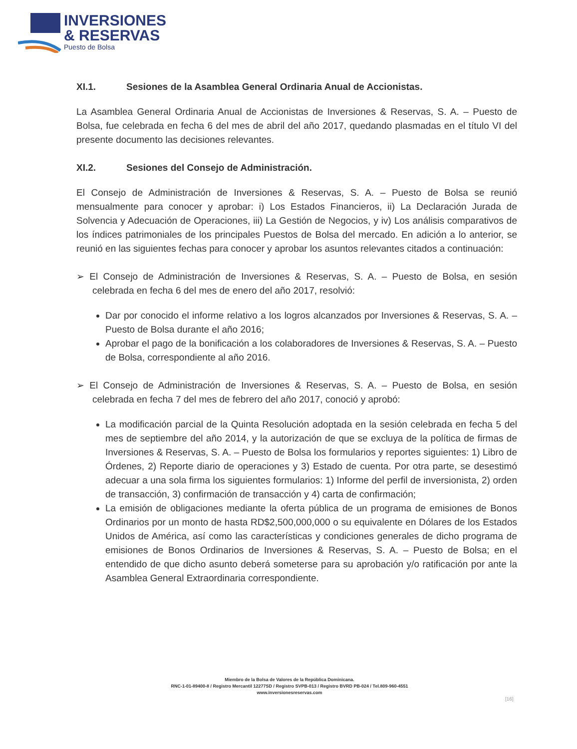INVERSIONES
& RESERVAS
Puesto de Bolsa
XI.1. Sesiones de la Asamblea General Ordinaria Anual de Accionistas.
La Asamblea General Ordinaria Anual de Accionistas de Inversiones & Reservas, S. A. – Puesto de Bolsa, fue celebrada en fecha 6 del mes de abril del año 2017, quedando plasmadas en el título VI del presente documento las decisiones relevantes.
XI.2. Sesiones del Consejo de Administración.
El Consejo de Administración de Inversiones & Reservas, S. A. – Puesto de Bolsa se reunió mensualmente para conocer y aprobar: i) Los Estados Financieros, ii) La Declaración Jurada de Solvencia y Adecuación de Operaciones, iii) La Gestión de Negocios, y iv) Los análisis comparativos de los índices patrimoniales de los principales Puestos de Bolsa del mercado. En adición a lo anterior, se reunió en las siguientes fechas para conocer y aprobar los asuntos relevantes citados a continuación:
➢ El Consejo de Administración de Inversiones & Reservas, S. A. – Puesto de Bolsa, en sesión celebrada en fecha 6 del mes de enero del año 2017, resolvió:
Dar por conocido el informe relativo a los logros alcanzados por Inversiones & Reservas, S. A. – Puesto de Bolsa durante el año 2016;
Aprobar el pago de la bonificación a los colaboradores de Inversiones & Reservas, S. A. – Puesto de Bolsa, correspondiente al año 2016.
➢ El Consejo de Administración de Inversiones & Reservas, S. A. – Puesto de Bolsa, en sesión celebrada en fecha 7 del mes de febrero del año 2017, conoció y aprobó:
La modificación parcial de la Quinta Resolución adoptada en la sesión celebrada en fecha 5 del mes de septiembre del año 2014, y la autorización de que se excluya de la política de firmas de Inversiones & Reservas, S. A. – Puesto de Bolsa los formularios y reportes siguientes: 1) Libro de Órdenes, 2) Reporte diario de operaciones y 3) Estado de cuenta. Por otra parte, se desestimó adecuar a una sola firma los siguientes formularios: 1) Informe del perfil de inversionista, 2) orden de transacción, 3) confirmación de transacción y 4) carta de confirmación;
La emisión de obligaciones mediante la oferta pública de un programa de emisiones de Bonos Ordinarios por un monto de hasta RD$2,500,000,000 o su equivalente en Dólares de los Estados Unidos de América, así como las características y condiciones generales de dicho programa de emisiones de Bonos Ordinarios de Inversiones & Reservas, S. A. – Puesto de Bolsa; en el entendido de que dicho asunto deberá someterse para su aprobación y/o ratificación por ante la Asamblea General Extraordinaria correspondiente.
Miembro de la Bolsa de Valores de la República Dominicana.
RNC-1-01-89400-8 / Registro Mercantil 12277SD / Registro SVPB-013 / Registro BVRD PB-024 / Tel.809-960-4551
www.inversionesreservas.com
[16]